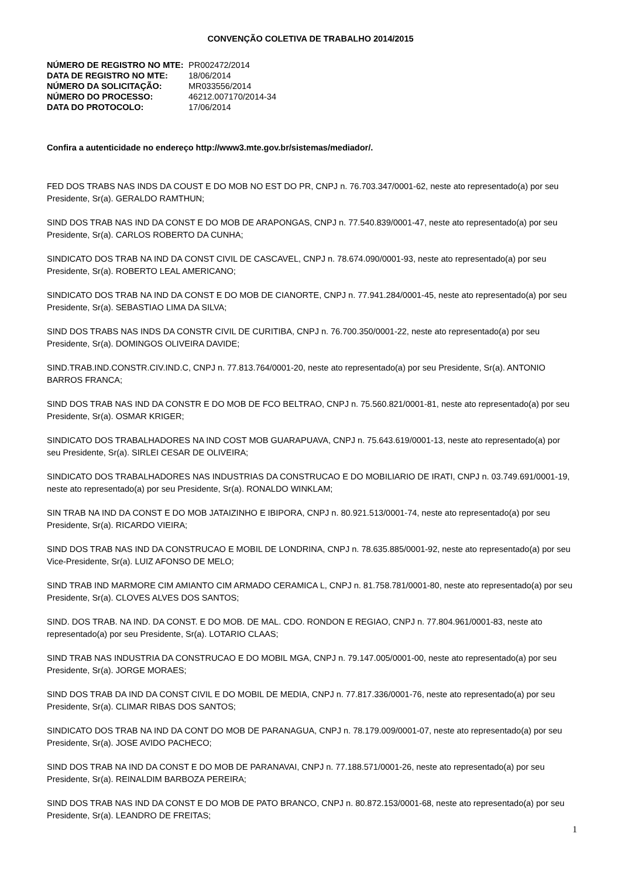CONVENÇÃO COLETIVA DE TRABALHO 2014/2015
| NÚMERO DE REGISTRO NO MTE: | PR002472/2014 |
| DATA DE REGISTRO NO MTE: | 18/06/2014 |
| NÚMERO DA SOLICITAÇÃO: | MR033556/2014 |
| NÚMERO DO PROCESSO: | 46212.007170/2014-34 |
| DATA DO PROTOCOLO: | 17/06/2014 |
Confira a autenticidade no endereço http://www3.mte.gov.br/sistemas/mediador/.
FED DOS TRABS NAS INDS DA COUST E DO MOB NO EST DO PR, CNPJ n. 76.703.347/0001-62, neste ato representado(a) por seu Presidente, Sr(a). GERALDO RAMTHUN;
SIND DOS TRAB NAS IND DA CONST E DO MOB DE ARAPONGAS, CNPJ n. 77.540.839/0001-47, neste ato representado(a) por seu Presidente, Sr(a). CARLOS ROBERTO DA CUNHA;
SINDICATO DOS TRAB NA IND DA CONST CIVIL DE CASCAVEL, CNPJ n. 78.674.090/0001-93, neste ato representado(a) por seu Presidente, Sr(a). ROBERTO LEAL AMERICANO;
SINDICATO DOS TRAB NA IND DA CONST E DO MOB DE CIANORTE, CNPJ n. 77.941.284/0001-45, neste ato representado(a) por seu Presidente, Sr(a). SEBASTIAO LIMA DA SILVA;
SIND DOS TRABS NAS INDS DA CONSTR CIVIL DE CURITIBA, CNPJ n. 76.700.350/0001-22, neste ato representado(a) por seu Presidente, Sr(a). DOMINGOS OLIVEIRA DAVIDE;
SIND.TRAB.IND.CONSTR.CIV.IND.C, CNPJ n. 77.813.764/0001-20, neste ato representado(a) por seu Presidente, Sr(a). ANTONIO BARROS FRANCA;
SIND DOS TRAB NAS IND DA CONSTR E DO MOB DE FCO BELTRAO, CNPJ n. 75.560.821/0001-81, neste ato representado(a) por seu Presidente, Sr(a). OSMAR KRIGER;
SINDICATO DOS TRABALHADORES NA IND COST MOB GUARAPUAVA, CNPJ n. 75.643.619/0001-13, neste ato representado(a) por seu Presidente, Sr(a). SIRLEI CESAR DE OLIVEIRA;
SINDICATO DOS TRABALHADORES NAS INDUSTRIAS DA CONSTRUCAO E DO MOBILIARIO DE IRATI, CNPJ n. 03.749.691/0001-19, neste ato representado(a) por seu Presidente, Sr(a). RONALDO WINKLAM;
SIN TRAB NA IND DA CONST E DO MOB JATAIZINHO E IBIPORA, CNPJ n. 80.921.513/0001-74, neste ato representado(a) por seu Presidente, Sr(a). RICARDO VIEIRA;
SIND DOS TRAB NAS IND DA CONSTRUCAO E MOBIL DE LONDRINA, CNPJ n. 78.635.885/0001-92, neste ato representado(a) por seu Vice-Presidente, Sr(a). LUIZ AFONSO DE MELO;
SIND TRAB IND MARMORE CIM AMIANTO CIM ARMADO CERAMICA L, CNPJ n. 81.758.781/0001-80, neste ato representado(a) por seu Presidente, Sr(a). CLOVES ALVES DOS SANTOS;
SIND. DOS TRAB. NA IND. DA CONST. E DO MOB. DE MAL. CDO. RONDON E REGIAO, CNPJ n. 77.804.961/0001-83, neste ato representado(a) por seu Presidente, Sr(a). LOTARIO CLAAS;
SIND TRAB NAS INDUSTRIA DA CONSTRUCAO E DO MOBIL MGA, CNPJ n. 79.147.005/0001-00, neste ato representado(a) por seu Presidente, Sr(a). JORGE MORAES;
SIND DOS TRAB DA IND DA CONST CIVIL E DO MOBIL DE MEDIA, CNPJ n. 77.817.336/0001-76, neste ato representado(a) por seu Presidente, Sr(a). CLIMAR RIBAS DOS SANTOS;
SINDICATO DOS TRAB NA IND DA CONT DO MOB DE PARANAGUA, CNPJ n. 78.179.009/0001-07, neste ato representado(a) por seu Presidente, Sr(a). JOSE AVIDO PACHECO;
SIND DOS TRAB NA IND DA CONST E DO MOB DE PARANAVAI, CNPJ n. 77.188.571/0001-26, neste ato representado(a) por seu Presidente, Sr(a). REINALDIM BARBOZA PEREIRA;
SIND DOS TRAB NAS IND DA CONST E DO MOB DE PATO BRANCO, CNPJ n. 80.872.153/0001-68, neste ato representado(a) por seu Presidente, Sr(a). LEANDRO DE FREITAS;
1